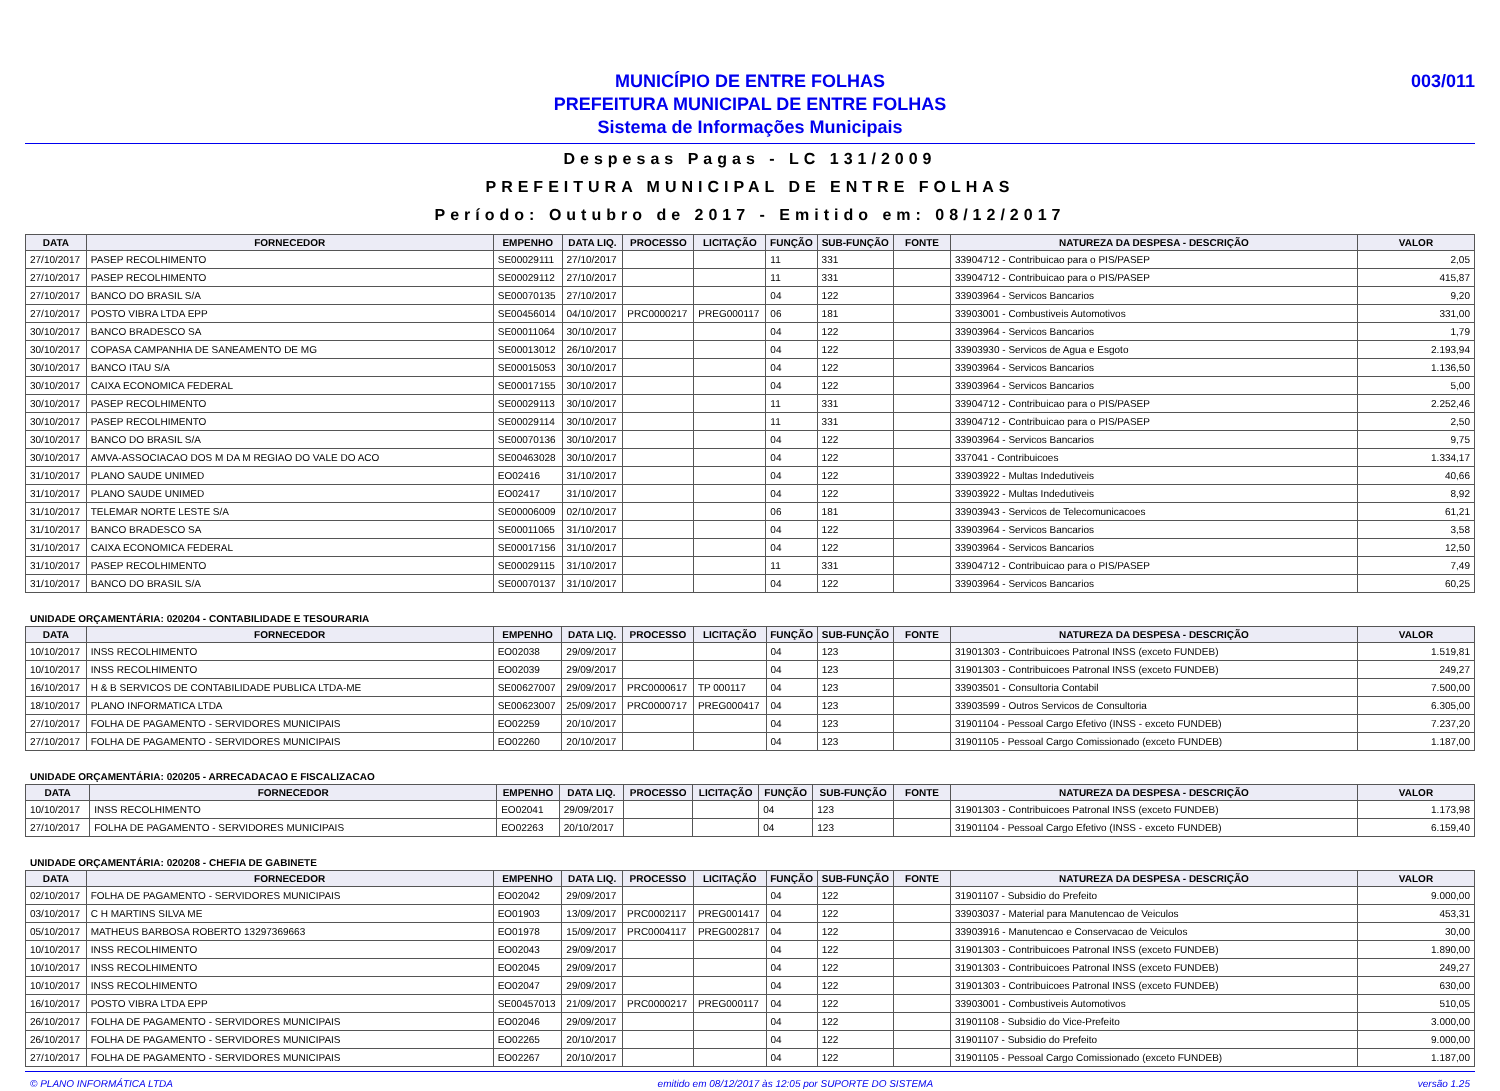MUNICÍPIO DE ENTRE FOLHAS
PREFEITURA MUNICIPAL DE ENTRE FOLHAS
Sistema de Informações Municipais
003/011
Despesas Pagas - LC 131/2009
PREFEITURA MUNICIPAL DE ENTRE FOLHAS
Período: Outubro de 2017 - Emitido em: 08/12/2017
| DATA | FORNECEDOR | EMPENHO | DATA LIQ. | PROCESSO | LICITAÇÃO | FUNÇÃO | SUB-FUNÇÃO | FONTE | NATUREZA DA DESPESA - DESCRIÇÃO | VALOR |
| --- | --- | --- | --- | --- | --- | --- | --- | --- | --- | --- |
| 27/10/2017 | PASEP RECOLHIMENTO | SE00029111 | 27/10/2017 | | | 11 | 331 | | 33904712 - Contribuicao para o PIS/PASEP | 2,05 |
| 27/10/2017 | PASEP RECOLHIMENTO | SE00029112 | 27/10/2017 | | | 11 | 331 | | 33904712 - Contribuicao para o PIS/PASEP | 415,87 |
| 27/10/2017 | BANCO DO BRASIL S/A | SE00070135 | 27/10/2017 | | | 04 | 122 | | 33903964 - Servicos Bancarios | 9,20 |
| 27/10/2017 | POSTO VIBRA LTDA EPP | SE00456014 | 04/10/2017 | PRC0000217 | PREG000117 | 06 | 181 | | 33903001 - Combustiveis Automotivos | 331,00 |
| 30/10/2017 | BANCO BRADESCO SA | SE00011064 | 30/10/2017 | | | 04 | 122 | | 33903964 - Servicos Bancarios | 1,79 |
| 30/10/2017 | COPASA CAMPANHIA DE SANEAMENTO DE MG | SE00013012 | 26/10/2017 | | | 04 | 122 | | 33903930 - Servicos de Agua e Esgoto | 2.193,94 |
| 30/10/2017 | BANCO ITAU S/A | SE00015053 | 30/10/2017 | | | 04 | 122 | | 33903964 - Servicos Bancarios | 1.136,50 |
| 30/10/2017 | CAIXA ECONOMICA FEDERAL | SE00017155 | 30/10/2017 | | | 04 | 122 | | 33903964 - Servicos Bancarios | 5,00 |
| 30/10/2017 | PASEP RECOLHIMENTO | SE00029113 | 30/10/2017 | | | 11 | 331 | | 33904712 - Contribuicao para o PIS/PASEP | 2.252,46 |
| 30/10/2017 | PASEP RECOLHIMENTO | SE00029114 | 30/10/2017 | | | 11 | 331 | | 33904712 - Contribuicao para o PIS/PASEP | 2,50 |
| 30/10/2017 | BANCO DO BRASIL S/A | SE00070136 | 30/10/2017 | | | 04 | 122 | | 33903964 - Servicos Bancarios | 9,75 |
| 30/10/2017 | AMVA-ASSOCIACAO DOS M DA M REGIAO DO VALE DO ACO | SE00463028 | 30/10/2017 | | | 04 | 122 | | 337041 - Contribuicoes | 1.334,17 |
| 31/10/2017 | PLANO SAUDE UNIMED | EO02416 | 31/10/2017 | | | 04 | 122 | | 33903922 - Multas Indedutiveis | 40,66 |
| 31/10/2017 | PLANO SAUDE UNIMED | EO02417 | 31/10/2017 | | | 04 | 122 | | 33903922 - Multas Indedutiveis | 8,92 |
| 31/10/2017 | TELEMAR NORTE LESTE S/A | SE00006009 | 02/10/2017 | | | 06 | 181 | | 33903943 - Servicos de Telecomunicacoes | 61,21 |
| 31/10/2017 | BANCO BRADESCO SA | SE00011065 | 31/10/2017 | | | 04 | 122 | | 33903964 - Servicos Bancarios | 3,58 |
| 31/10/2017 | CAIXA ECONOMICA FEDERAL | SE00017156 | 31/10/2017 | | | 04 | 122 | | 33903964 - Servicos Bancarios | 12,50 |
| 31/10/2017 | PASEP RECOLHIMENTO | SE00029115 | 31/10/2017 | | | 11 | 331 | | 33904712 - Contribuicao para o PIS/PASEP | 7,49 |
| 31/10/2017 | BANCO DO BRASIL S/A | SE00070137 | 31/10/2017 | | | 04 | 122 | | 33903964 - Servicos Bancarios | 60,25 |
UNIDADE ORÇAMENTÁRIA: 020204 - CONTABILIDADE E TESOURARIA
| DATA | FORNECEDOR | EMPENHO | DATA LIQ. | PROCESSO | LICITAÇÃO | FUNÇÃO | SUB-FUNÇÃO | FONTE | NATUREZA DA DESPESA - DESCRIÇÃO | VALOR |
| --- | --- | --- | --- | --- | --- | --- | --- | --- | --- | --- |
| 10/10/2017 | INSS RECOLHIMENTO | EO02038 | 29/09/2017 | | | 04 | 123 | | 31901303 - Contribuicoes Patronal INSS (exceto FUNDEB) | 1.519,81 |
| 10/10/2017 | INSS RECOLHIMENTO | EO02039 | 29/09/2017 | | | 04 | 123 | | 31901303 - Contribuicoes Patronal INSS (exceto FUNDEB) | 249,27 |
| 16/10/2017 | H & B SERVICOS DE CONTABILIDADE PUBLICA LTDA-ME | SE00627007 | 29/09/2017 | PRC0000617 | TP 000117 | 04 | 123 | | 33903501 - Consultoria Contabil | 7.500,00 |
| 18/10/2017 | PLANO INFORMATICA LTDA | SE00623007 | 25/09/2017 | PRC0000717 | PREG000417 | 04 | 123 | | 33903599 - Outros Servicos de Consultoria | 6.305,00 |
| 27/10/2017 | FOLHA DE PAGAMENTO - SERVIDORES MUNICIPAIS | EO02259 | 20/10/2017 | | | 04 | 123 | | 31901104 - Pessoal Cargo Efetivo (INSS - exceto FUNDEB) | 7.237,20 |
| 27/10/2017 | FOLHA DE PAGAMENTO - SERVIDORES MUNICIPAIS | EO02260 | 20/10/2017 | | | 04 | 123 | | 31901105 - Pessoal Cargo Comissionado (exceto FUNDEB) | 1.187,00 |
UNIDADE ORÇAMENTÁRIA: 020205 - ARRECADACAO E FISCALIZACAO
| DATA | FORNECEDOR | EMPENHO | DATA LIQ. | PROCESSO | LICITAÇÃO | FUNÇÃO | SUB-FUNÇÃO | FONTE | NATUREZA DA DESPESA - DESCRIÇÃO | VALOR |
| --- | --- | --- | --- | --- | --- | --- | --- | --- | --- | --- |
| 10/10/2017 | INSS RECOLHIMENTO | EO02041 | 29/09/2017 | | | 04 | 123 | | 31901303 - Contribuicoes Patronal INSS (exceto FUNDEB) | 1.173,98 |
| 27/10/2017 | FOLHA DE PAGAMENTO - SERVIDORES MUNICIPAIS | EO02263 | 20/10/2017 | | | 04 | 123 | | 31901104 - Pessoal Cargo Efetivo (INSS - exceto FUNDEB) | 6.159,40 |
UNIDADE ORÇAMENTÁRIA: 020208 - CHEFIA DE GABINETE
| DATA | FORNECEDOR | EMPENHO | DATA LIQ. | PROCESSO | LICITAÇÃO | FUNÇÃO | SUB-FUNÇÃO | FONTE | NATUREZA DA DESPESA - DESCRIÇÃO | VALOR |
| --- | --- | --- | --- | --- | --- | --- | --- | --- | --- | --- |
| 02/10/2017 | FOLHA DE PAGAMENTO - SERVIDORES MUNICIPAIS | EO02042 | 29/09/2017 | | | 04 | 122 | | 31901107 - Subsidio do Prefeito | 9.000,00 |
| 03/10/2017 | C H MARTINS SILVA ME | EO01903 | 13/09/2017 | PRC0002117 | PREG001417 | 04 | 122 | | 33903037 - Material para Manutencao de Veiculos | 453,31 |
| 05/10/2017 | MATHEUS BARBOSA ROBERTO 13297369663 | EO01978 | 15/09/2017 | PRC0004117 | PREG002817 | 04 | 122 | | 33903916 - Manutencao e Conservacao de Veiculos | 30,00 |
| 10/10/2017 | INSS RECOLHIMENTO | EO02043 | 29/09/2017 | | | 04 | 122 | | 31901303 - Contribuicoes Patronal INSS (exceto FUNDEB) | 1.890,00 |
| 10/10/2017 | INSS RECOLHIMENTO | EO02045 | 29/09/2017 | | | 04 | 122 | | 31901303 - Contribuicoes Patronal INSS (exceto FUNDEB) | 249,27 |
| 10/10/2017 | INSS RECOLHIMENTO | EO02047 | 29/09/2017 | | | 04 | 122 | | 31901303 - Contribuicoes Patronal INSS (exceto FUNDEB) | 630,00 |
| 16/10/2017 | POSTO VIBRA LTDA EPP | SE00457013 | 21/09/2017 | PRC0000217 | PREG000117 | 04 | 122 | | 33903001 - Combustiveis Automotivos | 510,05 |
| 26/10/2017 | FOLHA DE PAGAMENTO - SERVIDORES MUNICIPAIS | EO02046 | 29/09/2017 | | | 04 | 122 | | 31901108 - Subsidio do Vice-Prefeito | 3.000,00 |
| 26/10/2017 | FOLHA DE PAGAMENTO - SERVIDORES MUNICIPAIS | EO02265 | 20/10/2017 | | | 04 | 122 | | 31901107 - Subsidio do Prefeito | 9.000,00 |
| 27/10/2017 | FOLHA DE PAGAMENTO - SERVIDORES MUNICIPAIS | EO02267 | 20/10/2017 | | | 04 | 122 | | 31901105 - Pessoal Cargo Comissionado (exceto FUNDEB) | 1.187,00 |
© PLANO INFORMÁTICA LTDA emitido em 08/12/2017 às 12:05 por SUPORTE DO SISTEMA versão 1.25